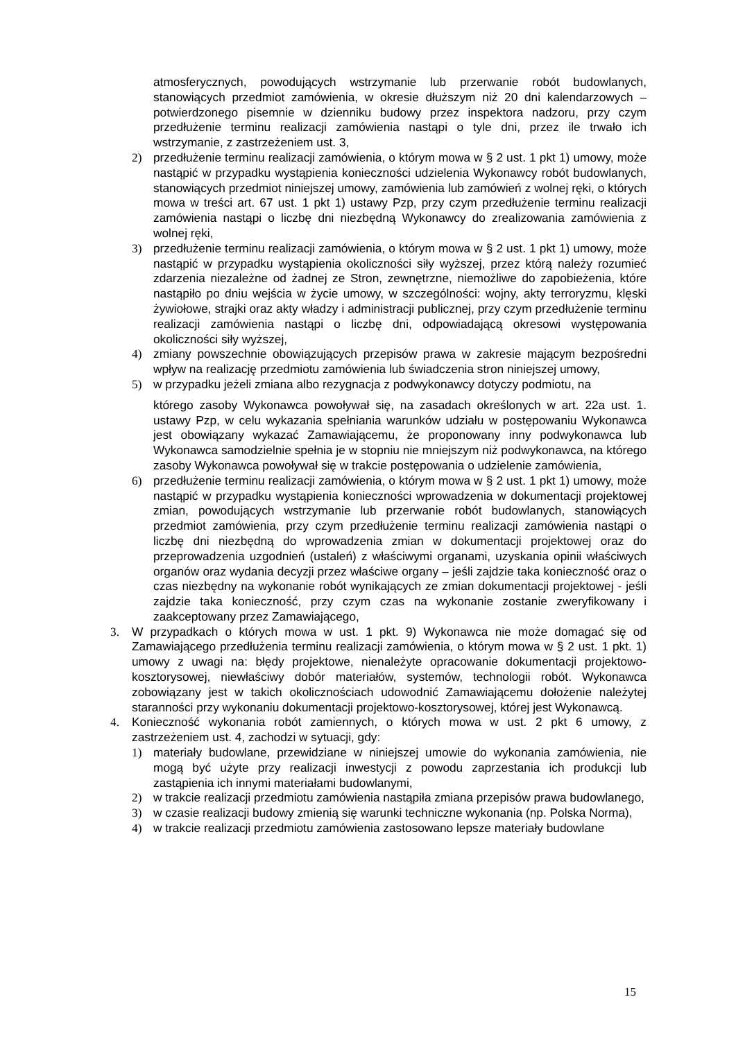atmosferycznych, powodujących wstrzymanie lub przerwanie robót budowlanych, stanowiących przedmiot zamówienia, w okresie dłuższym niż 20 dni kalendarzowych – potwierdzonego pisemnie w dzienniku budowy przez inspektora nadzoru, przy czym przedłużenie terminu realizacji zamówienia nastąpi o tyle dni, przez ile trwało ich wstrzymanie, z zastrzeżeniem ust. 3,
2) przedłużenie terminu realizacji zamówienia, o którym mowa w § 2 ust. 1 pkt 1) umowy, może nastąpić w przypadku wystąpienia konieczności udzielenia Wykonawcy robót budowlanych, stanowiących przedmiot niniejszej umowy, zamówienia lub zamówień z wolnej ręki, o których mowa w treści art. 67 ust. 1 pkt 1) ustawy Pzp, przy czym przedłużenie terminu realizacji zamówienia nastąpi o liczbę dni niezbędną Wykonawcy do zrealizowania zamówienia z wolnej ręki,
3) przedłużenie terminu realizacji zamówienia, o którym mowa w § 2 ust. 1 pkt 1) umowy, może nastąpić w przypadku wystąpienia okoliczności siły wyższej, przez którą należy rozumieć zdarzenia niezależne od żadnej ze Stron, zewnętrzne, niemożliwe do zapobieżenia, które nastąpiło po dniu wejścia w życie umowy, w szczególności: wojny, akty terroryzmu, klęski żywiołowe, strajki oraz akty władzy i administracji publicznej, przy czym przedłużenie terminu realizacji zamówienia nastąpi o liczbę dni, odpowiadającą okresowi występowania okoliczności siły wyższej,
4) zmiany powszechnie obowiązujących przepisów prawa w zakresie mającym bezpośredni wpływ na realizację przedmiotu zamówienia lub świadczenia stron niniejszej umowy,
5) w przypadku jeżeli zmiana albo rezygnacja z podwykonawcy dotyczy podmiotu, na
którego zasoby Wykonawca powoływał się, na zasadach określonych w art. 22a ust. 1. ustawy Pzp, w celu wykazania spełniania warunków udziału w postępowaniu Wykonawca jest obowiązany wykazać Zamawiającemu, że proponowany inny podwykonawca lub Wykonawca samodzielnie spełnia je w stopniu nie mniejszym niż podwykonawca, na którego zasoby Wykonawca powoływał się w trakcie postępowania o udzielenie zamówienia,
6) przedłużenie terminu realizacji zamówienia, o którym mowa w § 2 ust. 1 pkt 1) umowy, może nastąpić w przypadku wystąpienia konieczności wprowadzenia w dokumentacji projektowej zmian, powodujących wstrzymanie lub przerwanie robót budowlanych, stanowiących przedmiot zamówienia, przy czym przedłużenie terminu realizacji zamówienia nastąpi o liczbę dni niezbędną do wprowadzenia zmian w dokumentacji projektowej oraz do przeprowadzenia uzgodnień (ustaleń) z właściwymi organami, uzyskania opinii właściwych organów oraz wydania decyzji przez właściwe organy – jeśli zajdzie taka konieczność oraz o czas niezbędny na wykonanie robót wynikających ze zmian dokumentacji projektowej - jeśli zajdzie taka konieczność, przy czym czas na wykonanie zostanie zweryfikowany i zaakceptowany przez Zamawiającego,
3. W przypadkach o których mowa w ust. 1 pkt. 9) Wykonawca nie może domagać się od Zamawiającego przedłużenia terminu realizacji zamówienia, o którym mowa w § 2 ust. 1 pkt. 1) umowy z uwagi na: błędy projektowe, nienależyte opracowanie dokumentacji projektowo-kosztorysowej, niewłaściwy dobór materiałów, systemów, technologii robót. Wykonawca zobowiązany jest w takich okolicznościach udowodnić Zamawiającemu dołożenie należytej staranności przy wykonaniu dokumentacji projektowo-kosztorysowej, której jest Wykonawcą.
4. Konieczność wykonania robót zamiennych, o których mowa w ust. 2 pkt 6 umowy, z zastrzeżeniem ust. 4, zachodzi w sytuacji, gdy:
1) materiały budowlane, przewidziane w niniejszej umowie do wykonania zamówienia, nie mogą być użyte przy realizacji inwestycji z powodu zaprzestania ich produkcji lub zastąpienia ich innymi materiałami budowlanymi,
2) w trakcie realizacji przedmiotu zamówienia nastąpiła zmiana przepisów prawa budowlanego,
3) w czasie realizacji budowy zmienią się warunki techniczne wykonania (np. Polska Norma),
4) w trakcie realizacji przedmiotu zamówienia zastosowano lepsze materiały budowlane
15